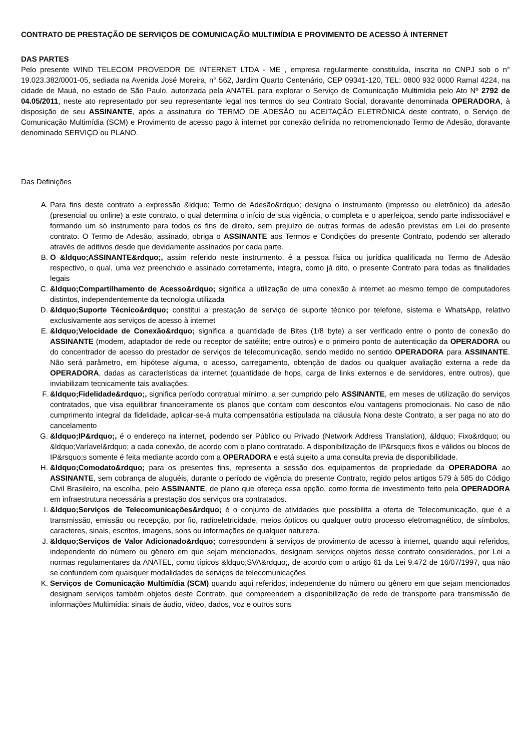CONTRATO DE PRESTAÇÃO DE SERVIÇOS DE COMUNICAÇÃO MULTIMÍDIA E PROVIMENTO DE ACESSO À INTERNET
DAS PARTES
Pelo presente WIND TELECOM PROVEDOR DE INTERNET LTDA - ME , empresa regularmente constituída, inscrita no CNPJ sob o n° 19.023.382/0001-05, sediada na Avenida José Moreira, n° 562, Jardim Quarto Centenário, CEP 09341-120, TEL: 0800 932 0000 Ramal 4224, na cidade de Mauá, no estado de São Paulo, autorizada pela ANATEL para explorar o Serviço de Comunicação Multimídia pelo Ato Nº 2792 de 04.05/2011, neste ato representado por seu representante legal nos termos do seu Contrato Social, doravante denominada OPERADORA, à disposição de seu ASSINANTE, após a assinatura do TERMO DE ADESÃO ou ACEITAÇÃO ELETRÔNICA deste contrato, o Serviço de Comunicação Multimídia (SCM) e Provimento de acesso pago à internet por conexão definida no retromencionado Termo de Adesão, doravante denominado SERVIÇO ou PLANO.
Das Definições
A. Para fins deste contrato a expressão &ldquo; Termo de Adesão&rdquo; designa o instrumento (impresso ou eletrônico) da adesão (presencial ou online) a este contrato, o qual determina o início de sua vigência, o completa e o aperfeiçoa, sendo parte indissociável e formando um só instrumento para todos os fins de direito, sem prejuízo de outras formas de adesão previstas em Lei do presente contrato. O Termo de Adesão, assinado, obriga o ASSINANTE aos Termos e Condições do presente Contrato, podendo ser alterado através de aditivos desde que devidamente assinados por cada parte.
B. O &ldquo;ASSINANTE&rdquo;, assim referido neste instrumento, é a pessoa física ou jurídica qualificada no Termo de Adesão respectivo, o qual, uma vez preenchido e assinado corretamente, integra, como já dito, o presente Contrato para todas as finalidades legais
C. &ldquo;Compartilhamento de Acesso&rdquo; significa a utilização de uma conexão à internet ao mesmo tempo de computadores distintos, independentemente da tecnologia utilizada
D. &ldquo;Suporte Técnico&rdquo; constitui a prestação de serviço de suporte técnico por telefone, sistema e WhatsApp, relativo exclusivamente aos serviços de acesso à internet
E. &ldquo;Velocidade de Conexão&rdquo; significa a quantidade de Bites (1/8 byte) a ser verificado entre o ponto de conexão do ASSINANTE (modem, adaptador de rede ou receptor de satélite; entre outros) e o primeiro ponto de autenticação da OPERADORA ou do concentrador de acesso do prestador de serviços de telecomunicação, sendo medido no sentido OPERADORA para ASSINANTE. Não será parâmetro, em hipótese alguma, o acesso, carregamento, obtenção de dados ou qualquer avaliação externa a rede da OPERADORA, dadas as características da internet (quantidade de hops, carga de links externos e de servidores, entre outros), que inviabilizam tecnicamente tais avaliações.
F. &ldquo;Fidelidade&rdquo;, significa período contratual mínimo, a ser cumprido pelo ASSINANTE, em meses de utilização do serviços contratados, que visa equilibrar financeiramente os planos que contam com descontos e/ou vantagens promocionais. No caso de não cumprimento integral da fidelidade, aplicar-se-á multa compensatória estipulada na cláusula Nona deste Contrato, a ser paga no ato do cancelamento
G. &ldquo;IP&rdquo;, é o endereço na internet, podendo ser Público ou Privado (Network Address Translation), &ldquo; Fixo&rdquo; ou &ldquo;Varíavel&rdquo; a cada conexão, de acordo com o plano contratado. A disponibilização de IP&rsquo;s fixos e válidos ou blocos de IP&rsquo;s somente é feita mediante acordo com a OPERADORA e está sujeito a uma consulta previa de disponibilidade.
H. &ldquo;Comodato&rdquo; para os presentes fins, representa a sessão dos equipamentos de propriedade da OPERADORA ao ASSINANTE, sem cobrança de aluguéis, durante o período de vigência do presente Contrato, regido pelos artigos 579 à 585 do Código Civil Brasileiro, na escolha, pelo ASSINANTE, de plano que ofereça essa opção, como forma de investimento feito pela OPERADORA em infraestrutura necessária a prestação dos serviços ora contratados.
I. &ldquo;Serviços de Telecomunicações&rdquo; é o conjunto de atividades que possibilita a oferta de Telecomunicação, que é a transmissão, emissão ou recepção, por fio, radioeletricidade, meios ópticos ou qualquer outro processo eletromagnético, de símbolos, caracteres, sinais, escritos, imagens, sons ou informações de qualquer natureza.
J. &ldquo;Serviços de Valor Adicionado&rdquo; correspondem à serviços de provimento de acesso à internet, quando aqui referidos, independente do número ou gênero em que sejam mencionados, designam serviços objetos desse contrato considerados, por Lei a normas regulamentares da ANATEL, como típicos &ldquo;SVA&rdquo;, de acordo com o artigo 61 da Lei 9.472 de 16/07/1997, qua não se confundem com quaisquer modalidades de serviços de telecomunicações
K. Serviços de Comunicação Multimídia (SCM) quando aqui referidos, independente do número ou gênero em que sejam mencionados designam serviços também objetos deste Contrato, que compreendem a disponibilização de rede de transporte para transmissão de informações Multimídia: sinais de áudio, vídeo, dados, voz e outros sons